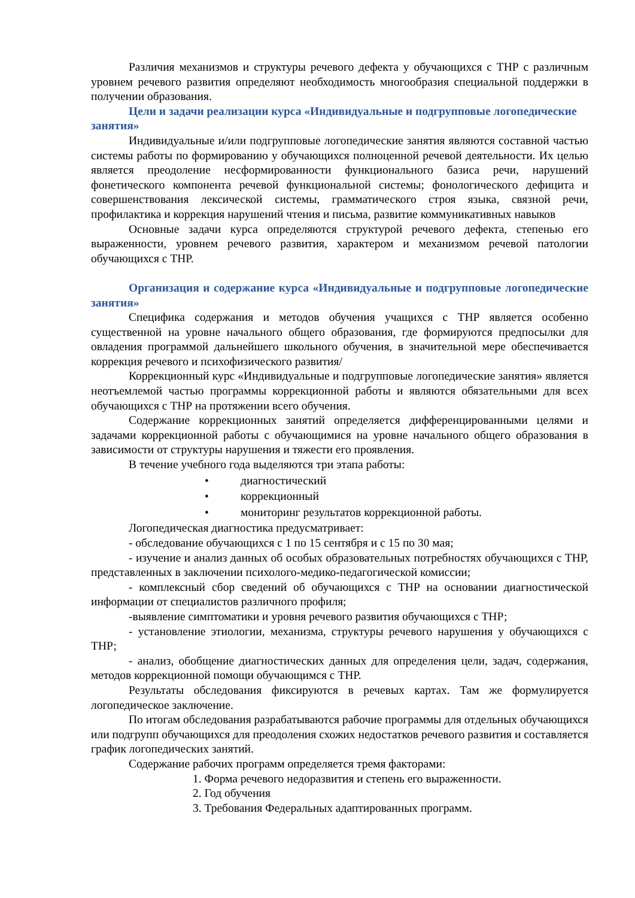Различия механизмов и структуры речевого дефекта у обучающихся с ТНР с различным уровнем речевого развития определяют необходимость многообразия специальной поддержки в получении образования.
Цели и задачи реализации курса «Индивидуальные и подгрупповые логопедические занятия»
Индивидуальные и/или подгрупповые логопедические занятия являются составной частью системы работы по формированию у обучающихся полноценной речевой деятельности. Их целью является преодоление несформированности функционального базиса речи, нарушений фонетического компонента речевой функциональной системы; фонологического дефицита и совершенствования лексической системы, грамматического строя языка, связной речи, профилактика и коррекция нарушений чтения и письма, развитие коммуникативных навыков
Основные задачи курса определяются структурой речевого дефекта, степенью его выраженности, уровнем речевого развития, характером и механизмом речевой патологии обучающихся с ТНР.
Организация и содержание курса «Индивидуальные и подгрупповые логопедические занятия»
Специфика содержания и методов обучения учащихся с ТНР является особенно существенной на уровне начального общего образования, где формируются предпосылки для овладения программой дальнейшего школьного обучения, в значительной мере обеспечивается коррекция речевого и психофизического развития/
Коррекционный курс «Индивидуальные и подгрупповые логопедические занятия» является неотъемлемой частью программы коррекционной работы и являются обязательными для всех обучающихся с ТНР на протяжении всего обучения.
Содержание коррекционных занятий определяется дифференцированными целями и задачами коррекционной работы с обучающимися на уровне начального общего образования в зависимости от структуры нарушения и тяжести его проявления.
В течение учебного года выделяются три этапа работы:
• диагностический
• коррекционный
• мониторинг результатов коррекционной работы.
Логопедическая диагностика предусматривает:
- обследование обучающихся с 1 по 15 сентября и с 15 по 30 мая;
- изучение и анализ данных об особых образовательных потребностях обучающихся с ТНР, представленных в заключении психолого-медико-педагогической комиссии;
- комплексный сбор сведений об обучающихся с ТНР на основании диагностической информации от специалистов различного профиля;
-выявление симптоматики и уровня речевого развития обучающихся с ТНР;
- установление этиологии, механизма, структуры речевого нарушения у обучающихся с ТНР;
- анализ, обобщение диагностических данных для определения цели, задач, содержания, методов коррекционной помощи обучающимся с ТНР.
Результаты обследования фиксируются в речевых картах. Там же формулируется логопедическое заключение.
По итогам обследования разрабатываются рабочие программы для отдельных обучающихся или подгрупп обучающихся для преодоления схожих недостатков речевого развития и составляется график логопедических занятий.
Содержание рабочих программ определяется тремя факторами:
1. Форма речевого недоразвития и степень его выраженности.
2. Год обучения
3. Требования Федеральных адаптированных программ.